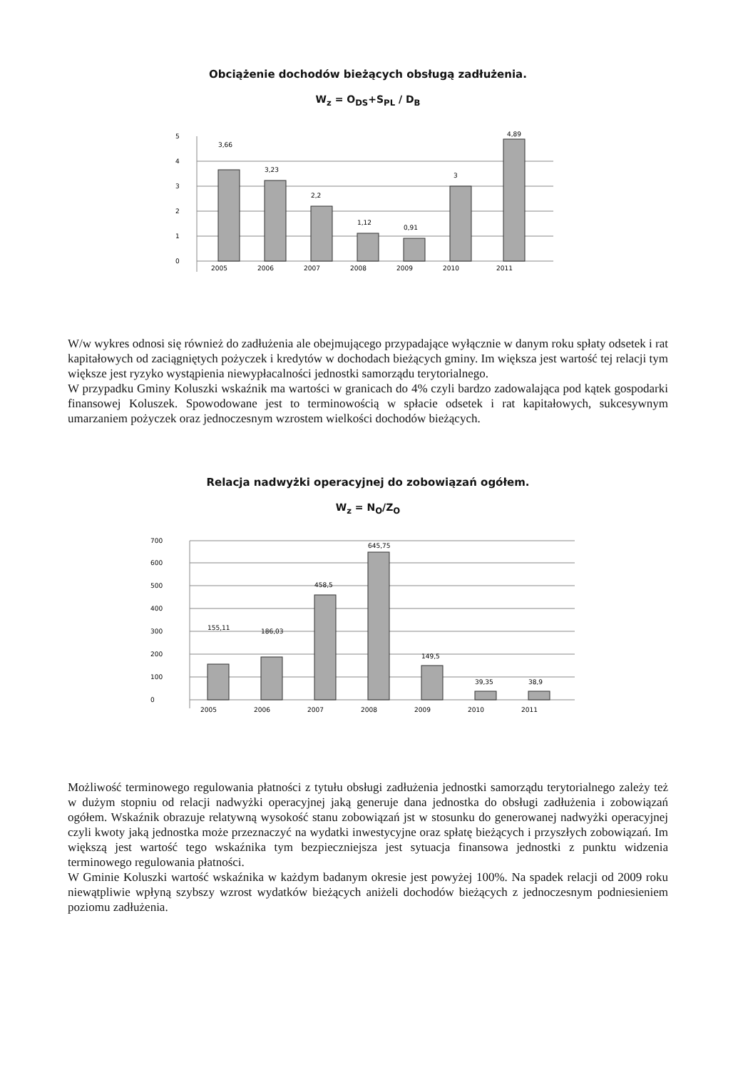Obciążenie dochodów bieżących obsługą zadłużenia.
W<sub>z</sub> = O<sub>DS</sub>+S<sub>PL</sub> / D<sub>B</sub>
0
1
2
3
4
5
3,66
3,23
2,2
1,12
0,91
3
4,89
2005
2006
2007
2008
2009
2010
2011
W/w wykres odnosi się również do zadłużenia ale obejmującego przypadające wyłącznie w danym roku spłaty odsetek i rat kapitałowych od zaciągniętych pożyczek i kredytów w dochodach bieżących gminy. Im większa jest wartość tej relacji tym większe jest ryzyko wystąpienia niewypłacalności jednostki samorządu terytorialnego.
W przypadku Gminy Koluszki wskaźnik ma wartości w granicach do 4% czyli bardzo zadowalająca pod kątek gospodarki finansowej Koluszek. Spowodowane jest to terminowością w spłacie odsetek i rat kapitałowych, sukcesywnym umarzaniem pożyczek oraz jednoczesnym wzrostem wielkości dochodów bieżących.
Relacja nadwyżki operacyjnej do zobowiązań ogółem.
W<sub>z</sub> = N<sub>O</sub>/Z<sub>O</sub>
0
100
200
300
400
500
600
700
155,11
186,03
458,5
645,75
149,5
39,35
38,9
2005
2006
2007
2008
2009
2010
2011
Możliwość terminowego regulowania płatności z tytułu obsługi zadłużenia jednostki samorządu terytorialnego zależy też w dużym stopniu od relacji nadwyżki operacyjnej jaką generuje dana jednostka do obsługi zadłużenia i zobowiązań ogółem. Wskaźnik obrazuje relatywną wysokość stanu zobowiązań jst w stosunku do generowanej nadwyżki operacyjnej czyli kwoty jaką jednostka może przeznaczyć na wydatki inwestycyjne oraz spłatę bieżących i przyszłych zobowiązań. Im większą jest wartość tego wskaźnika tym bezpieczniejsza jest sytuacja finansowa jednostki z punktu widzenia terminowego regulowania płatności.
W Gminie Koluszki wartość wskaźnika w każdym badanym okresie jest powyżej 100%. Na spadek relacji od 2009 roku niewątpliwie wpłyną szybszy wzrost wydatków bieżących aniżeli dochodów bieżących z jednoczesnym podniesieniem poziomu zadłużenia.